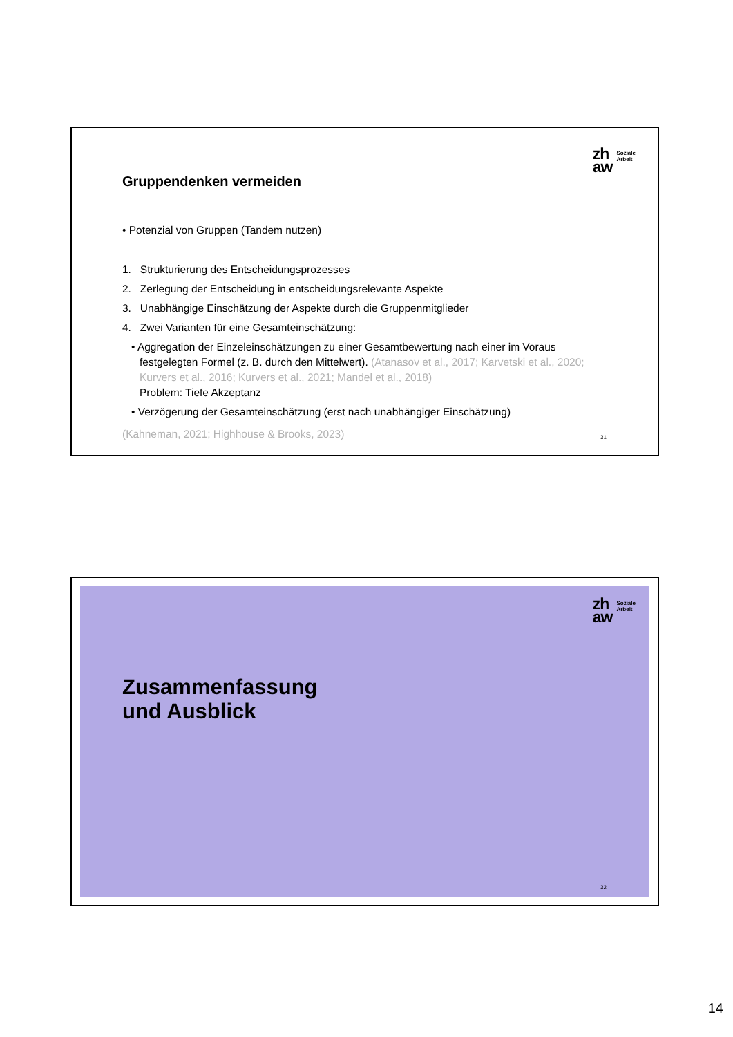zh
aw
Soziale
Arbeit
Gruppendenken vermeiden
• Potenzial von Gruppen (Tandem nutzen)
1. Strukturierung des Entscheidungsprozesses
2. Zerlegung der Entscheidung in entscheidungsrelevante Aspekte
3. Unabhängige Einschätzung der Aspekte durch die Gruppenmitglieder
4. Zwei Varianten für eine Gesamteinschätzung:
• Aggregation der Einzeleinschätzungen zu einer Gesamtbewertung nach einer im Voraus festgelegten Formel (z. B. durch den Mittelwert). (Atanasov et al., 2017; Karvetski et al., 2020; Kurvers et al., 2016; Kurvers et al., 2021; Mandel et al., 2018)
Problem: Tiefe Akzeptanz
• Verzögerung der Gesamteinschätzung (erst nach unabhängiger Einschätzung)
(Kahneman, 2021; Highhouse & Brooks, 2023)
31
zh
aw
Soziale
Arbeit
Zusammenfassung
und Ausblick
32
14